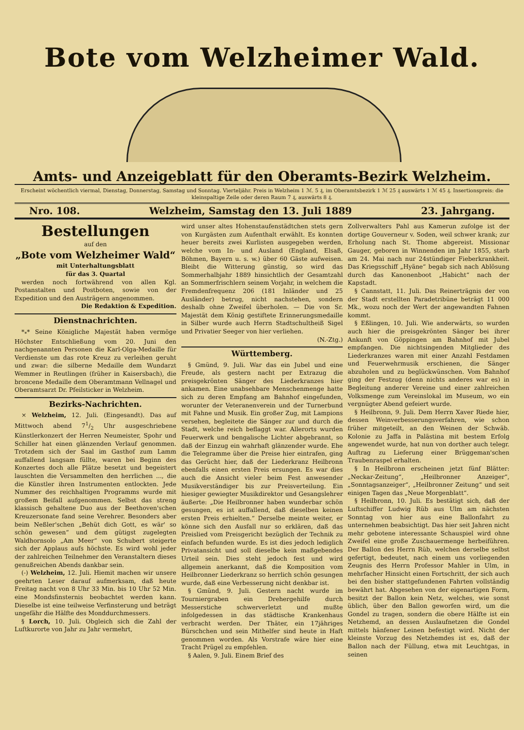Bote vom Welzheimer Wald.
Amts- und Anzeigeblatt für den Oberamts-Bezirk Welzheim.
Erscheint wöchentlich viermal, Dienstag, Donnerstag, Samstag und Sonntag. Vierteljähr. Preis in Welzheim 1 ℳ. 5 ₰, im Oberamtsbezirk 1 ℳ 25 ₰ auswärts 1 ℳ 45 ₰. Insertionspreis: die kleinspaltige Zeile oder deren Raum 7 ₰, auswärts 8 ₰.
Nro. 108. Welzheim, Samstag den 13. Juli 1889 23. Jahrgang.
Bestellungen
auf den
„Bote vom Welzheimer Wald“
mit Unterhaltungsblatt
für das 3. Quartal
werden noch fortwährend von allen Kgl. Postanstalten und Postboten, sowie von der Expedition und den Austrägern angenommen.
Die Redaktion & Expedition.
Dienstnachrichten.
*<sub>*</sub>* Seine Königliche Majestät haben vermöge Höchster Entschließung vom 20. Juni den nachgenannten Personen die Karl-Olga-Medaille für Verdienste um das rote Kreuz zu verleihen geruht und zwar: die silberne Medaille dem Wundarzt Wemmer in Reutlingen (früher in Kaisersbach), die broncene Medaille dem Oberamtmann Vellnagel und Oberamtsarzt Dr. Pfeilsticker in Welzheim.
Bezirks-Nachrichten.
× Welzheim, 12. Juli. (Eingesandt). Das auf Mittwoch abend 71/2 Uhr ausgeschriebene Künstlerkonzert der Herren Neumeister, Spohr und Schiller hat einen glänzenden Verlauf genommen. Trotzdem sich der Saal im Gasthof zum Lamm auffallend langsam füllte, waren bei Beginn des Konzertes doch alle Plätze besetzt und begeistert lauschten die Versammelten den herrlichen ..., die die Künstler ihren Instrumenten entlockten. Jede Nummer des reichhaltigen Programms wurde mit großem Beifall aufgenommen. Selbst das streng klassisch gehaltene Duo aus der Beethoven'schen Kreuzersonate fand seine Verehrer. Besonders aber beim Neßler'schen „Behüt dich Gott, es wär' so schön gewesen“ und dem gütigst zugelegten Waldhornsolo „Am Meer“ von Schubert steigerte sich der Applaus aufs höchste. Es wird wohl jeder der zahlreichen Teilnehmer den Veranstaltern dieses genußreichen Abends dankbar sein.
(-) Welzheim, 12. Juli. Hiemit machen wir unsere geehrten Leser darauf aufmerksam, daß heute Freitag nacht von 8 Uhr 33 Min. bis 10 Uhr 52 Min. eine Mondsfinsternis beobachtet werden kann. Dieselbe ist eine teilweise Verfinsterung und beträgt ungefähr die Hälfte des Monddurchmessers.
§ Lorch, 10. Juli. Obgleich sich die Zahl der Luftkurorte von Jahr zu Jahr vermehrt,
wird unser altes Hohenstaufenstädtchen stets gern von Kurgästen zum Aufenthalt erwählt. Es konnten heuer bereits zwei Kurlisten ausgegeben werden, welche vom In- und Ausland (England, Elsaß, Böhmen, Bayern u. s. w.) über 60 Gäste aufweisen. Bleibt die Witterung günstig, so wird das Sommerhalbjahr 1889 hinsichtlich der Gesamtzahl an Sommerfrischlern seinem Vorjahr, in welchem die Fremdenfrequenz 206 (181 Inländer und 25 Ausländer) betrug, nicht nachstehen, sondern deshalb ohne Zweifel überholen. — Die von Sr. Majestät dem König gestiftete Erinnerungsmedaille in Silber wurde auch Herrn Stadtschultheiß Sigel und Privatier Seeger von hier verliehen.
(N.-Ztg.)
Württemberg.
§ Gmünd, 9. Juli. War das ein Jubel und eine Freude, als gestern nacht per Extrazug die preisgekrönten Sänger des Liederkranzes hier ankamen. Eine unabsehbare Menschenmenge hatte sich zu deren Empfang am Bahnhof eingefunden, worunter der Veteranenverein und der Turnerbund mit Fahne und Musik. Ein großer Zug, mit Lampions versehen, begleitete die Sänger zur und durch die Stadt, welche reich beflaggt war. Allerorts wurden Feuerwerk und bengalische Lichter abgebrannt, so daß der Einzug ein wahrhaft glänzender wurde. Ehe die Telegramme über die Preise hier eintrafen, ging das Gerücht hier, daß der Liederkranz Heilbronn ebenfalls einen ersten Preis ersungen. Es war dies auch die Ansicht vieler beim Fest anwesender Musikverständiger bis zur Preisverteilung. Ein hiesiger gewiegter Musikdirektor und Gesangslehrer äußerte: „Die Heilbronner haben wunderbar schön gesungen, es ist auffallend, daß dieselben keinen ersten Preis erhielten.“ Derselbe meinte weiter, er könne sich den Ausfall nur so erklären, daß das Preislied vom Preisgericht bezüglich der Technik zu einfach befunden wurde. Es ist dies jedoch lediglich Privatansicht und soll dieselbe kein maßgebendes Urteil sein. Dies steht jedoch fest und wird allgemein anerkannt, daß die Komposition vom Heilbronner Liederkranz so herrlich schön gesungen wurde, daß eine Verbesserung nicht denkbar ist.
§ Gmünd, 9. Juli. Gestern nacht wurde im Tourniergraben ein Drehergehilfe durch Messerstiche schwerverletzt und mußte infolgedessen in das städtische Krankenhaus verbracht werden. Der Thäter, ein 17jähriges Bürschchen und sein Mithelfer sind heute in Haft genommen worden. Als Vorstrafe wäre hier eine Tracht Prügel zu empfehlen.
§ Aalen, 9. Juli. Einem Brief des
Zollverwalters Pahl aus Kamerun zufolge ist der dortige Gouverneur v. Soden, weil schwer krank; zur Erholung nach St. Thome abgereist. Missionar Gauger, geboren in Winnenden im Jahr 1855, starb am 24. Mai nach nur 24stündiger Fieberkrankheit. Das Kriegsschiff „Hyäne“ begab sich nach Ablösung durch das Kanonenboot „Habicht“ nach der Kapstadt.
§ Cannstatt, 11. Juli. Das Reinerträgnis der von der Stadt erstellten Paradetribüne beträgt 11 000 Mk., wozu noch der Wert der angewandten Fahnen kommt.
§ Eßlingen, 10. Juli. Wie anderwärts, so wurden auch hier die preisgekrönten Sänger bei ihrer Ankunft von Göppingen am Bahnhof mit Jubel empfangen. Die nichtsingenden Mitglieder des Liederkranzes waren mit einer Anzahl Festdamen und Feuerwehrmusik erschienen, die Sänger abzuholen und zu beglückwünschen. Vom Bahnhof ging der Festzug (denn nichts anderes war es) in Begleitung anderer Vereine und einer zahlreichen Volksmenge zum Vereinslokal im Museum, wo ein vergnügter Abend gefeiert wurde.
§ Heilbronn, 9. Juli. Dem Herrn Xaver Riede hier, dessen Weinverbesserungsverfahren, wie schon früher mitgeteilt, an den Weinen der Schwäb. Kolonie zu Jaffa in Palästina mit bestem Erfolg angewendet wurde, hat nun von dorther auch telegr. Auftrag zu Lieferung einer Brüggeman'schen Traubenraspel erhalten.
§ In Heilbronn erscheinen jetzt fünf Blätter: „Neckar-Zeitung“, „Heilbronner Anzeiger“, „Sonntagsanzeiger“, „Heilbronner Zeitung“ und seit einigen Tagen das „Neue Morgenblatt“.
§ Heilbronn, 10. Juli. Es bestätigt sich, daß der Luftschiffer Ludwig Rüb aus Ulm am nächsten Sonntag von hier aus eine Ballonfahrt zu unternehmen beabsichtigt. Das hier seit Jahren nicht mehr gebotene interessante Schauspiel wird ohne Zweifel eine große Zuschauermenge herbeiführen. Der Ballon des Herrn Rüb, welchen derselbe selbst gefertigt, bedeutet, nach einem uns vorliegenden Zeugnis des Herrn Professor Mahler in Ulm, in mehrfacher Hinsicht einen Fortschritt, der sich auch bei den bisher stattgefundenen Fahrten vollständig bewährt hat. Abgesehen von der eigenartigen Form, besitzt der Ballon kein Netz, welches, wie sonst üblich, über den Ballon geworfen wird, um die Gondel zu tragen, sondern die obere Hälfte ist ein Netzhemd, an dessen Auslaufnetzen die Gondel mittels hänfener Leinen befestigt wird. Nicht der kleinste Vorzug des Netzhemdes ist es, daß der Ballon nach der Füllung, etwa mit Leuchtgas, in seinen